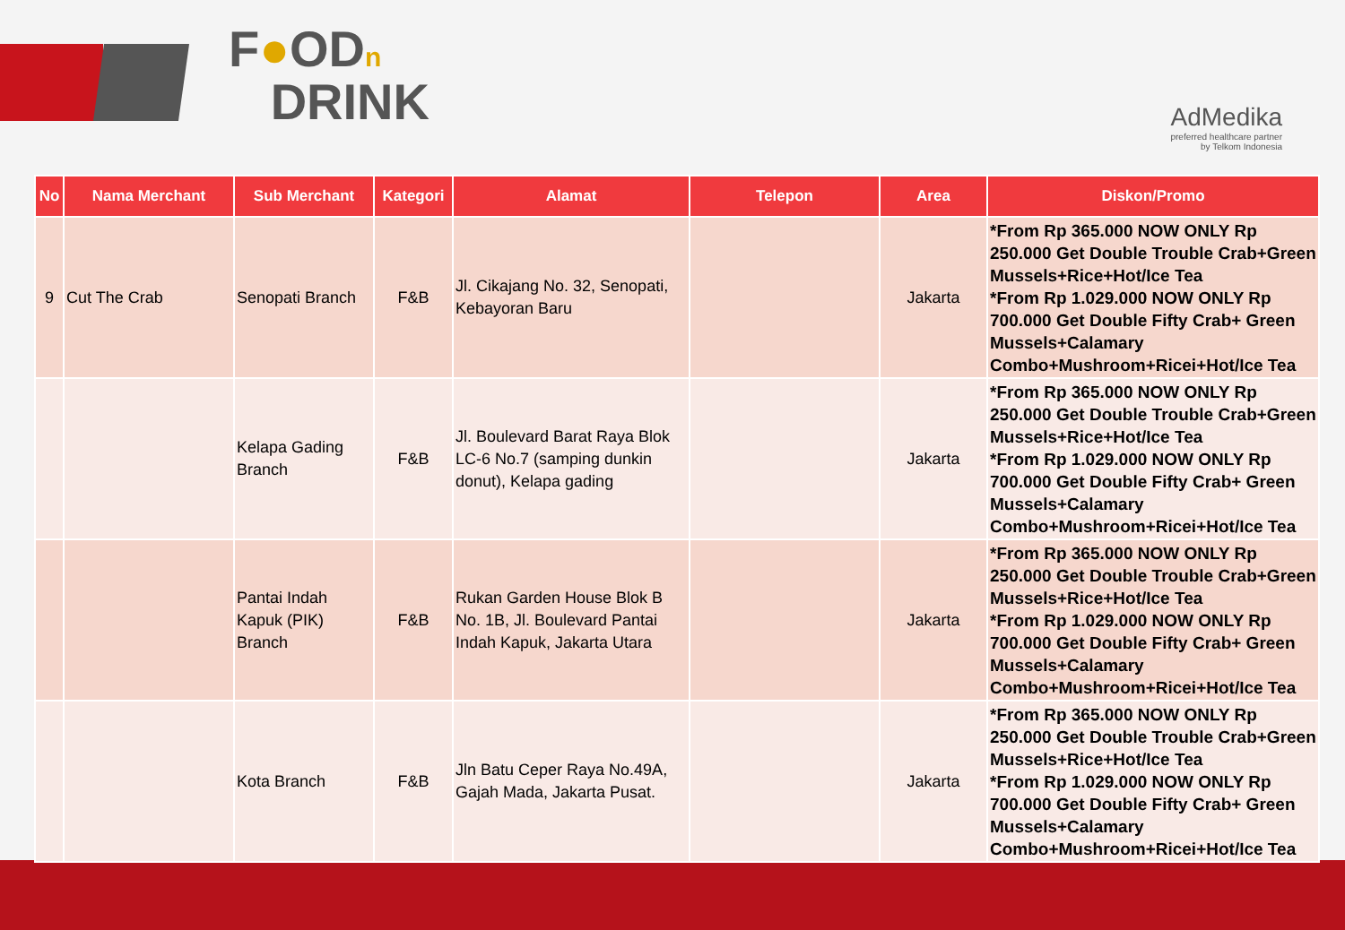F●ODn
DRINK
AdMedika
preferred healthcare partner
by Telkom Indonesia
| No | Nama Merchant | Sub Merchant | Kategori | Alamat | Telepon | Area | Diskon/Promo |
| --- | --- | --- | --- | --- | --- | --- | --- |
| 9 | Cut The Crab | Senopati Branch | F&B | Jl. Cikajang No. 32, Senopati, Kebayoran Baru | | Jakarta | *From Rp 365.000 NOW ONLY Rp 250.000 Get Double Trouble Crab+Green Mussels+Rice+Hot/Ice Tea *From Rp 1.029.000 NOW ONLY Rp 700.000 Get Double Fifty Crab+ Green Mussels+Calamary Combo+Mushroom+Ricei+Hot/Ice Tea |
| | | Kelapa Gading Branch | F&B | Jl. Boulevard Barat Raya Blok LC-6 No.7 (samping dunkin donut), Kelapa gading | | Jakarta | *From Rp 365.000 NOW ONLY Rp 250.000 Get Double Trouble Crab+Green Mussels+Rice+Hot/Ice Tea *From Rp 1.029.000 NOW ONLY Rp 700.000 Get Double Fifty Crab+ Green Mussels+Calamary Combo+Mushroom+Ricei+Hot/Ice Tea |
| | | Pantai Indah Kapuk (PIK) Branch | F&B | Rukan Garden House Blok B No. 1B, Jl. Boulevard Pantai Indah Kapuk, Jakarta Utara | | Jakarta | *From Rp 365.000 NOW ONLY Rp 250.000 Get Double Trouble Crab+Green Mussels+Rice+Hot/Ice Tea *From Rp 1.029.000 NOW ONLY Rp 700.000 Get Double Fifty Crab+ Green Mussels+Calamary Combo+Mushroom+Ricei+Hot/Ice Tea |
| | | Kota Branch | F&B | Jln Batu Ceper Raya No.49A, Gajah Mada, Jakarta Pusat. | | Jakarta | *From Rp 365.000 NOW ONLY Rp 250.000 Get Double Trouble Crab+Green Mussels+Rice+Hot/Ice Tea *From Rp 1.029.000 NOW ONLY Rp 700.000 Get Double Fifty Crab+ Green Mussels+Calamary Combo+Mushroom+Ricei+Hot/Ice Tea |